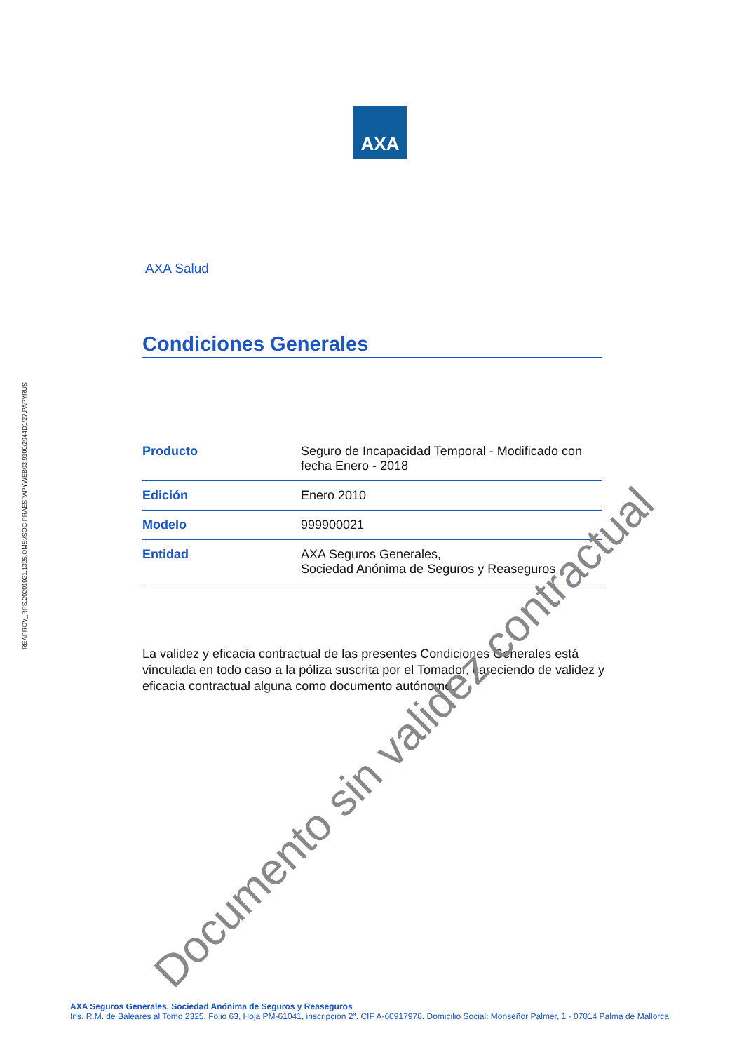AXA
REAPROV_RPS.20201021.1325.OMS;/SOC:PRAESPAPYWEB03:9100/2944D1/27.PAPYRUS
AXA Salud
Condiciones Generales
| Producto | Seguro de Incapacidad Temporal - Modificado con fecha Enero - 2018 |
| Edición | Enero 2010 |
| Modelo | 999900021 |
| Entidad | AXA Seguros Generales, Sociedad Anónima de Seguros y Reaseguros |
La validez y eficacia contractual de las presentes Condiciones Generales está vinculada en todo caso a la póliza suscrita por el Tomador, careciendo de validez y eficacia contractual alguna como documento autónomo.
Documento sin validez contractual
AXA Seguros Generales, Sociedad Anónima de Seguros y Reaseguros
Ins. R.M. de Baleares al Tomo 2325, Folio 63, Hoja PM-61041, inscripción 2ª. CIF A-60917978. Domicilio Social: Monseñor Palmer, 1 - 07014 Palma de Mallorca